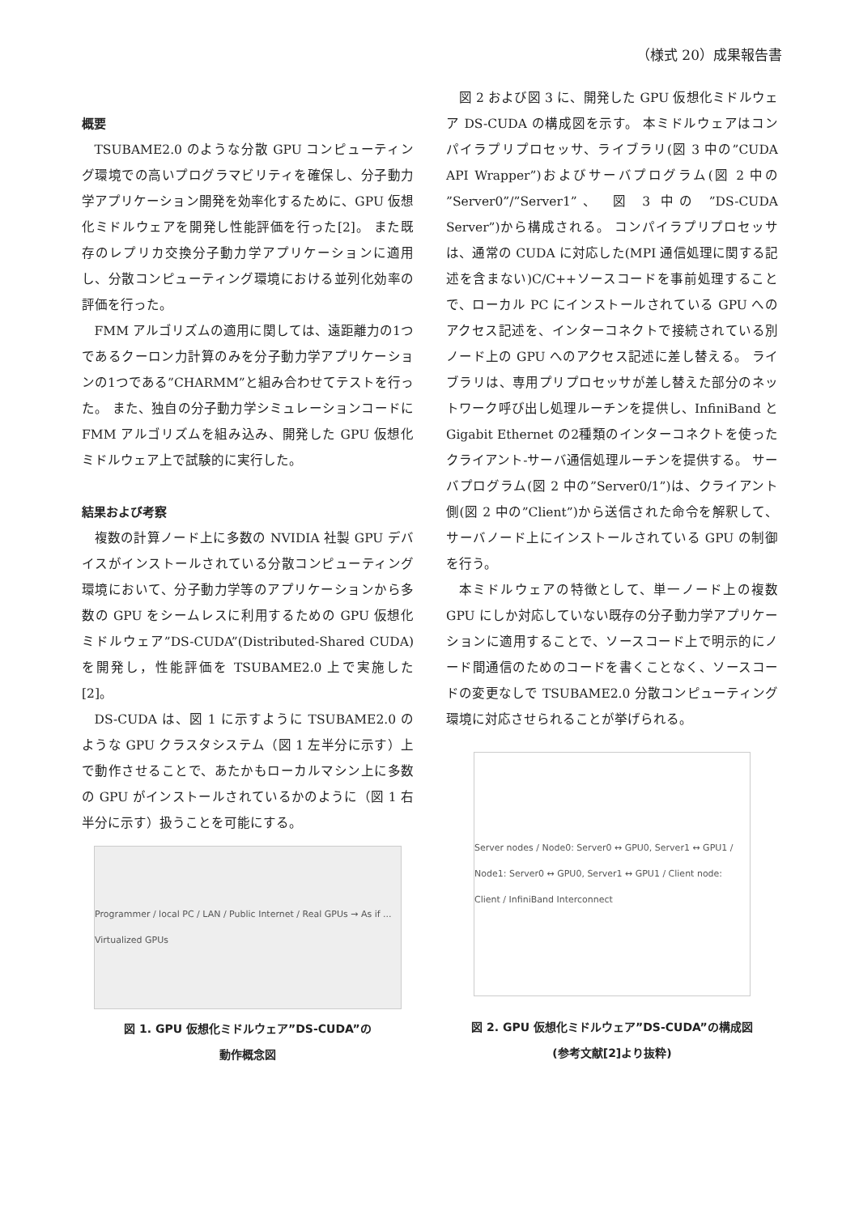（様式 20）成果報告書
概要
TSUBAME2.0 のような分散 GPU コンピューティング環境での高いプログラマビリティを確保し、分子動力学アプリケーション開発を効率化するために、GPU 仮想化ミドルウェアを開発し性能評価を行った[2]。 また既存のレプリカ交換分子動力学アプリケーションに適用し、分散コンピューティング環境における並列化効率の評価を行った。
FMM アルゴリズムの適用に関しては、遠距離力の1つであるクーロン力計算のみを分子動力学アプリケーションの1つである”CHARMM”と組み合わせてテストを行った。 また、独自の分子動力学シミュレーションコードに FMM アルゴリズムを組み込み、開発した GPU 仮想化ミドルウェア上で試験的に実行した。
結果および考察
複数の計算ノード上に多数の NVIDIA 社製 GPU デバイスがインストールされている分散コンピューティング環境において、分子動力学等のアプリケーションから多数の GPU をシームレスに利用するための GPU 仮想化ミドルウェア”DS-CUDA”(Distributed-Shared CUDA)を開発し，性能評価を TSUBAME2.0 上で実施した[2]。
DS-CUDA は、図 1 に示すように TSUBAME2.0 のような GPU クラスタシステム（図 1 左半分に示す）上で動作させることで、あたかもローカルマシン上に多数の GPU がインストールされているかのように（図 1 右半分に示す）扱うことを可能にする。
Programmer / local PC / LAN / Public Internet / Real GPUs → As if ... Virtualized GPUs
図 1. GPU 仮想化ミドルウェア”DS-CUDA”の
動作概念図
図 2 および図 3 に、開発した GPU 仮想化ミドルウェア DS-CUDA の構成図を示す。 本ミドルウェアはコンパイラプリプロセッサ、ライブラリ(図 3 中の”CUDA API Wrapper”)およびサーバプログラム(図 2 中の ”Server0”/”Server1”、 図 3 中の ”DS-CUDA Server”)から構成される。 コンパイラプリプロセッサは、通常の CUDA に対応した(MPI 通信処理に関する記述を含まない)C/C++ソースコードを事前処理することで、ローカル PC にインストールされている GPU へのアクセス記述を、インターコネクトで接続されている別ノード上の GPU へのアクセス記述に差し替える。 ライブラリは、専用プリプロセッサが差し替えた部分のネットワーク呼び出し処理ルーチンを提供し、InfiniBand と Gigabit Ethernet の2種類のインターコネクトを使ったクライアント-サーバ通信処理ルーチンを提供する。 サーバプログラム(図 2 中の”Server0/1”)は、クライアント側(図 2 中の”Client”)から送信された命令を解釈して、サーバノード上にインストールされている GPU の制御を行う。
本ミドルウェアの特徴として、単一ノード上の複数 GPU にしか対応していない既存の分子動力学アプリケーションに適用することで、ソースコード上で明示的にノード間通信のためのコードを書くことなく、ソースコードの変更なしで TSUBAME2.0 分散コンピューティング環境に対応させられることが挙げられる。
Server nodes / Node0: Server0 ↔ GPU0, Server1 ↔ GPU1 / Node1: Server0 ↔ GPU0, Server1 ↔ GPU1 / Client node: Client / InfiniBand Interconnect
図 2. GPU 仮想化ミドルウェア”DS-CUDA”の構成図
(参考文献[2]より抜粋)